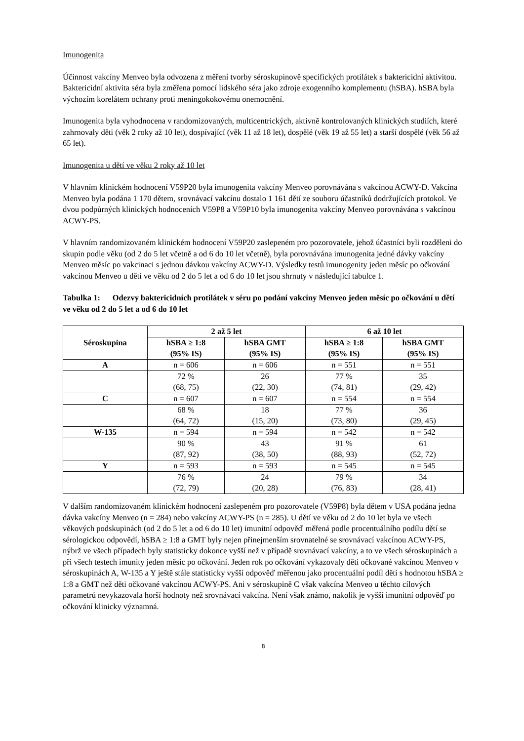Imunogenita
Účinnost vakcíny Menveo byla odvozena z měření tvorby séroskupinově specifických protilátek s baktericidní aktivitou. Baktericidní aktivita séra byla změřena pomocí lidského séra jako zdroje exogenního komplementu (hSBA). hSBA byla výchozím korelátem ochrany proti meningokokovému onemocnění.
Imunogenita byla vyhodnocena v randomizovaných, multicentrických, aktivně kontrolovaných klinických studiích, které zahrnovaly děti (věk 2 roky až 10 let), dospívající (věk 11 až 18 let), dospělé (věk 19 až 55 let) a starší dospělé (věk 56 až 65 let).
Imunogenita u dětí ve věku 2 roky až 10 let
V hlavním klinickém hodnocení V59P20 byla imunogenita vakcíny Menveo porovnávána s vakcínou ACWY-D. Vakcína Menveo byla podána 1 170 dětem, srovnávací vakcínu dostalo 1 161 dětí ze souboru účastníků dodržujících protokol. Ve dvou podpůrných klinických hodnoceních V59P8 a V59P10 byla imunogenita vakcíny Menveo porovnávána s vakcínou ACWY-PS.
V hlavním randomizovaném klinickém hodnocení V59P20 zaslepeném pro pozorovatele, jehož účastníci byli rozděleni do skupin podle věku (od 2 do 5 let včetně a od 6 do 10 let včetně), byla porovnávána imunogenita jedné dávky vakcíny Menveo měsíc po vakcinaci s jednou dávkou vakcíny ACWY-D. Výsledky testů imunogenity jeden měsíc po očkování vakcínou Menveo u dětí ve věku od 2 do 5 let a od 6 do 10 let jsou shrnuty v následující tabulce 1.
Tabulka 1: Odezvy baktericidních protilátek v séru po podání vakcíny Menveo jeden měsíc po očkování u dětí ve věku od 2 do 5 let a od 6 do 10 let
| Séroskupina | 2 až 5 let | | 6 až 10 let | |
| --- | --- | --- | --- | --- |
| | hSBA ≥ 1:8 (95% IS) | hSBA GMT (95% IS) | hSBA ≥ 1:8 (95% IS) | hSBA GMT (95% IS) |
| A | n = 606 | n = 606 | n = 551 | n = 551 |
| | 72 % (68, 75) | 26 (22, 30) | 77 % (74, 81) | 35 (29, 42) |
| C | n = 607 | n = 607 | n = 554 | n = 554 |
| | 68 % (64, 72) | 18 (15, 20) | 77 % (73, 80) | 36 (29, 45) |
| W-135 | n = 594 | n = 594 | n = 542 | n = 542 |
| | 90 % (87, 92) | 43 (38, 50) | 91 % (88, 93) | 61 (52, 72) |
| Y | n = 593 | n = 593 | n = 545 | n = 545 |
| | 76 % (72, 79) | 24 (20, 28) | 79 % (76, 83) | 34 (28, 41) |
V dalším randomizovaném klinickém hodnocení zaslepeném pro pozorovatele (V59P8) byla dětem v USA podána jedna dávka vakcíny Menveo (n = 284) nebo vakcíny ACWY-PS (n = 285). U dětí ve věku od 2 do 10 let byla ve všech věkových podskupinách (od 2 do 5 let a od 6 do 10 let) imunitní odpověď měřená podle procentuálního podílu dětí se sérologickou odpovědí, hSBA ≥ 1:8 a GMT byly nejen přinejmenším srovnatelné se srovnávací vakcínou ACWY-PS, nýbrž ve všech případech byly statisticky dokonce vyšší než v případě srovnávací vakcíny, a to ve všech séroskupinách a při všech testech imunity jeden měsíc po očkování. Jeden rok po očkování vykazovaly děti očkované vakcínou Menveo v séroskupinách A, W-135 a Y ještě stále statisticky vyšší odpověď měřenou jako procentuální podíl dětí s hodnotou hSBA ≥ 1:8 a GMT než děti očkované vakcínou ACWY-PS. Ani v séroskupině C však vakcína Menveo u těchto cílových parametrů nevykazovala horší hodnoty než srovnávací vakcína. Není však známo, nakolik je vyšší imunitní odpověď po očkování klinicky významná.
8